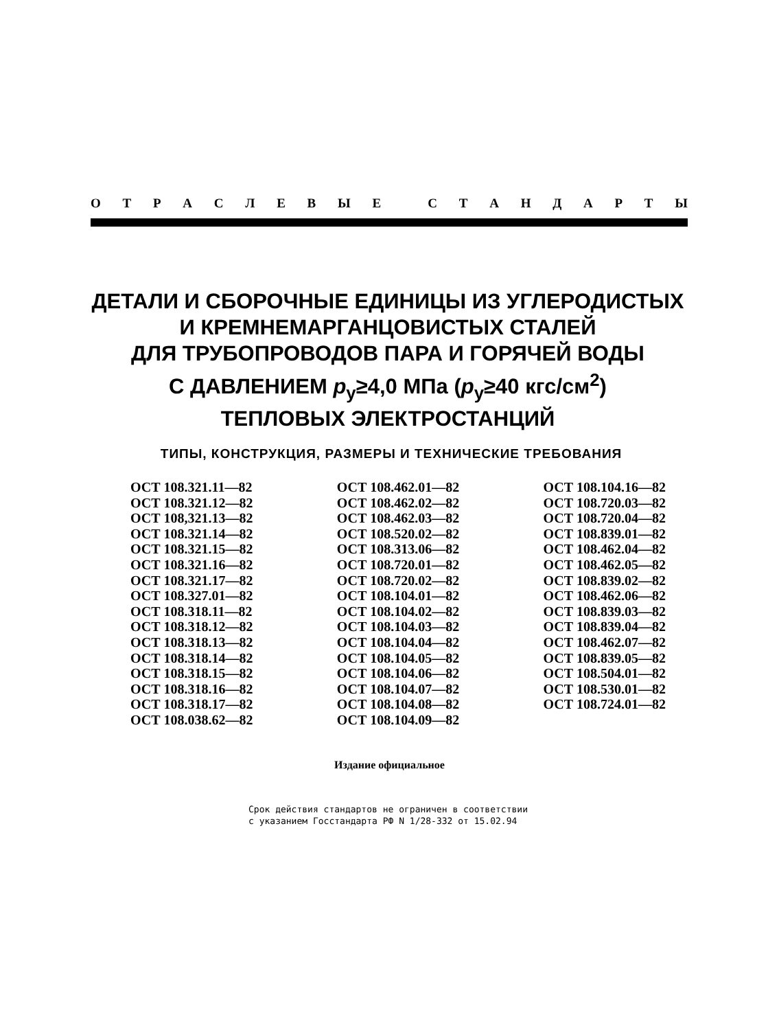ОТРАСЛЕВЫЕ СТАНДАРТЫ
ДЕТАЛИ И СБОРОЧНЫЕ ЕДИНИЦЫ ИЗ УГЛЕРОДИСТЫХ
И КРЕМНЕМАРГАНЦОВИСТЫХ СТАЛЕЙ
ДЛЯ ТРУБОПРОВОДОВ ПАРА И ГОРЯЧЕЙ ВОДЫ
С ДАВЛЕНИЕМ p<sub>у</sub>≥4,0 МПа (p<sub>у</sub>≥40 кгс/см<sup>2</sup>)
ТЕПЛОВЫХ ЭЛЕКТРОСТАНЦИЙ
ТИПЫ, КОНСТРУКЦИЯ, РАЗМЕРЫ И ТЕХНИЧЕСКИЕ ТРЕБОВАНИЯ
ОСТ 108.321.11—82
ОСТ 108.321.12—82
ОСТ 108,321.13—82
ОСТ 108.321.14—82
ОСТ 108.321.15—82
ОСТ 108.321.16—82
ОСТ 108.321.17—82
ОСТ 108.327.01—82
ОСТ 108.318.11—82
ОСТ 108.318.12—82
ОСТ 108.318.13—82
ОСТ 108.318.14—82
ОСТ 108.318.15—82
ОСТ 108.318.16—82
ОСТ 108.318.17—82
ОСТ 108.038.62—82
ОСТ 108.462.01—82
ОСТ 108.462.02—82
ОСТ 108.462.03—82
ОСТ 108.520.02—82
ОСТ 108.313.06—82
ОСТ 108.720.01—82
ОСТ 108.720.02—82
ОСТ 108.104.01—82
ОСТ 108.104.02—82
ОСТ 108.104.03—82
ОСТ 108.104.04—82
ОСТ 108.104.05—82
ОСТ 108.104.06—82
ОСТ 108.104.07—82
ОСТ 108.104.08—82
ОСТ 108.104.09—82
ОСТ 108.104.16—82
ОСТ 108.720.03—82
ОСТ 108.720.04—82
ОСТ 108.839.01—82
ОСТ 108.462.04—82
ОСТ 108.462.05—82
ОСТ 108.839.02—82
ОСТ 108.462.06—82
ОСТ 108.839.03—82
ОСТ 108.839.04—82
ОСТ 108.462.07—82
ОСТ 108.839.05—82
ОСТ 108.504.01—82
ОСТ 108.530.01—82
ОСТ 108.724.01—82
Издание официальное
Срок действия стандартов не ограничен в соответствии
с указанием Госстандарта РФ N 1/28-332 от 15.02.94